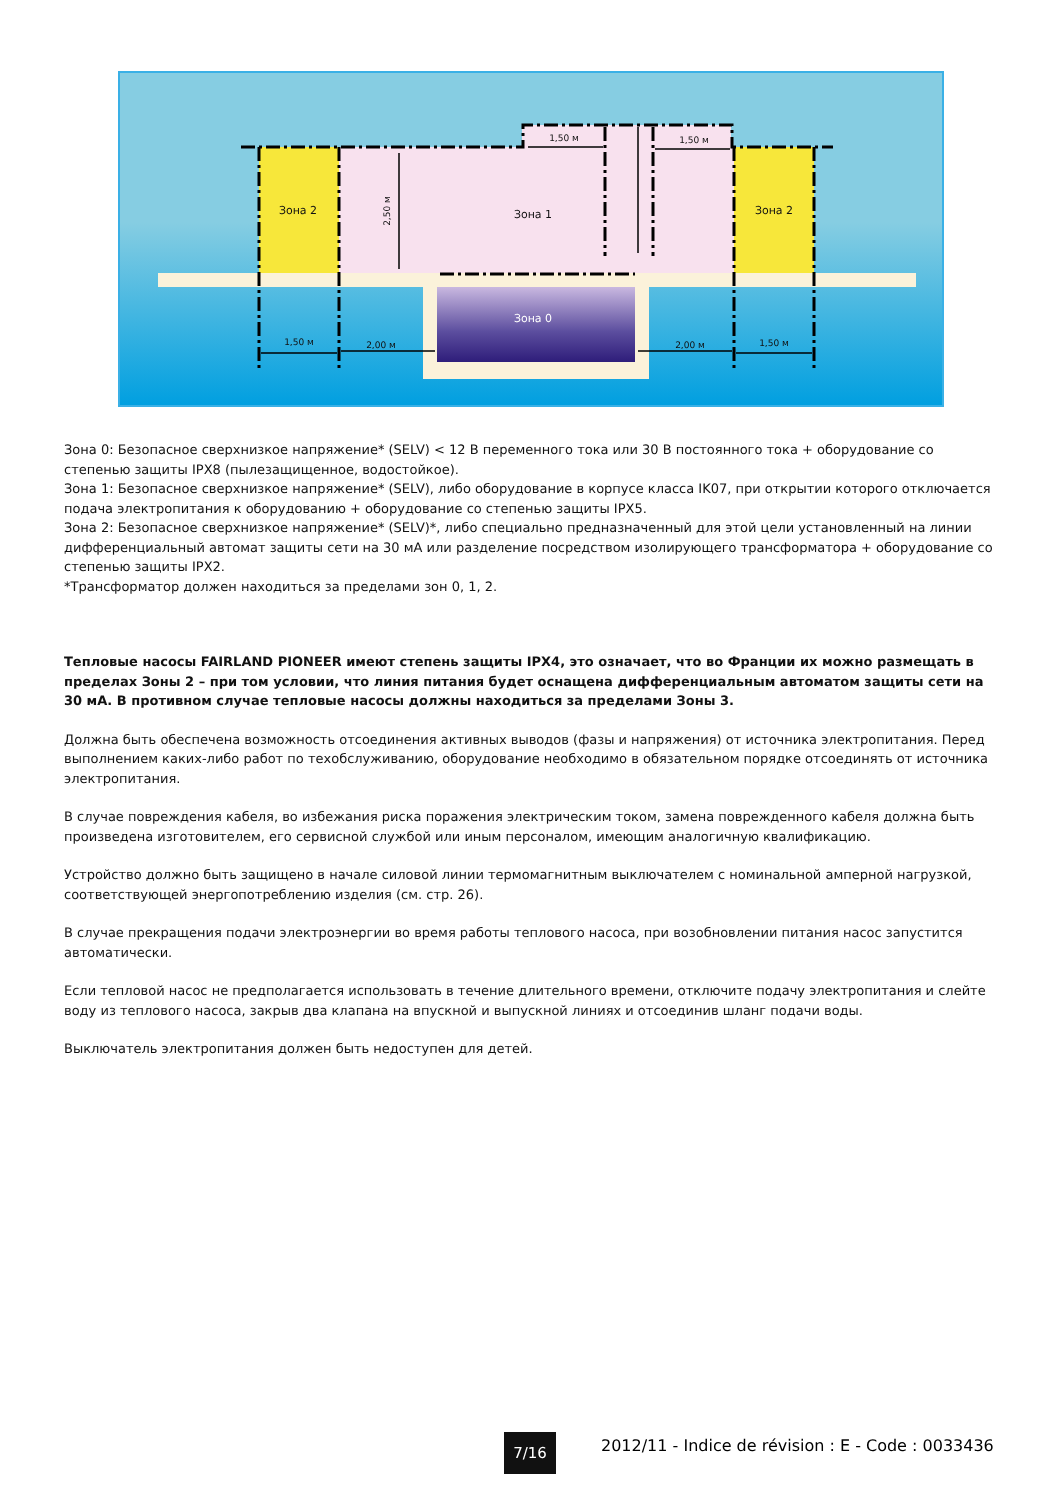Зона 2
Зона 2
Зона 1
Зона 0
1,50 м
1,50 м
1,50 м
2,00 м
2,00 м
1,50 м
2,50 м
Зона 0: Безопасное сверхнизкое напряжение* (SELV) < 12 В переменного тока или 30 В постоянного тока + оборудование со степенью защиты IPX8 (пылезащищенное, водостойкое).
Зона 1: Безопасное сверхнизкое напряжение* (SELV), либо оборудование в корпусе класса IK07, при открытии которого отключается подача электропитания к оборудованию + оборудование со степенью защиты IPX5.
Зона 2: Безопасное сверхнизкое напряжение* (SELV)*, либо специально предназначенный для этой цели установленный на линии дифференциальный автомат защиты сети на 30 мА или разделение посредством изолирующего трансформатора + оборудование со степенью защиты IPX2.
*Трансформатор должен находиться за пределами зон 0, 1, 2.
Тепловые насосы FAIRLAND PIONEER имеют степень защиты IPX4, это означает, что во Франции их можно размещать в пределах Зоны 2 – при том условии, что линия питания будет оснащена дифференциальным автоматом защиты сети на 30 мА. В противном случае тепловые насосы должны находиться за пределами Зоны 3.
Должна быть обеспечена возможность отсоединения активных выводов (фазы и напряжения) от источника электропитания. Перед выполнением каких-либо работ по техобслуживанию, оборудование необходимо в обязательном порядке отсоединять от источника электропитания.
В случае повреждения кабеля, во избежания риска поражения электрическим током, замена поврежденного кабеля должна быть произведена изготовителем, его сервисной службой или иным персоналом, имеющим аналогичную квалификацию.
Устройство должно быть защищено в начале силовой линии термомагнитным выключателем с номинальной амперной нагрузкой, соответствующей энергопотреблению изделия (см. стр. 26).
В случае прекращения подачи электроэнергии во время работы теплового насоса, при возобновлении питания насос запустится автоматически.
Если тепловой насос не предполагается использовать в течение длительного времени, отключите подачу электропитания и слейте воду из теплового насоса, закрыв два клапана на впускной и выпускной линиях и отсоединив шланг подачи воды.
Выключатель электропитания должен быть недоступен для детей.
7/16
2012/11 - Indice de révision : E - Code : 0033436